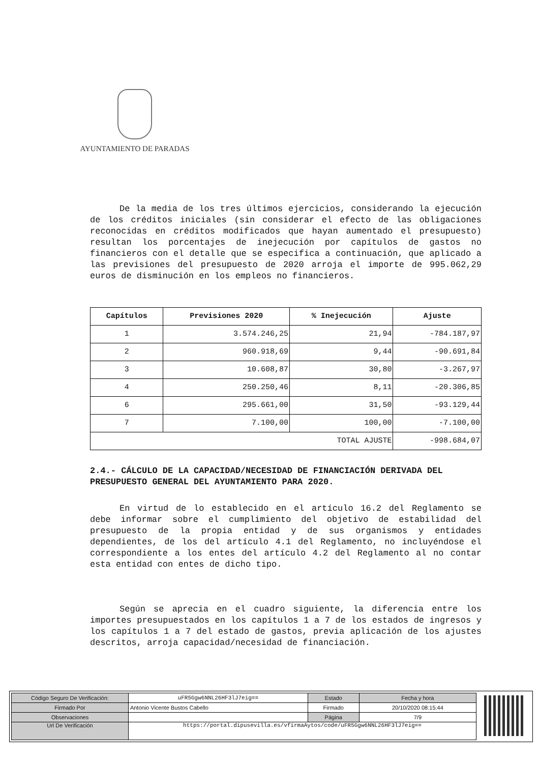AYUNTAMIENTO DE PARADAS
De la media de los tres últimos ejercicios, considerando la ejecución de los créditos iniciales (sin considerar el efecto de las obligaciones reconocidas en créditos modificados que hayan aumentado el presupuesto) resultan los porcentajes de inejecución por capítulos de gastos no financieros con el detalle que se especifica a continuación, que aplicado a las previsiones del presupuesto de 2020 arroja el importe de 995.062,29 euros de disminución en los empleos no financieros.
| Capítulos | Previsiones 2020 | % Inejecución | Ajuste |
| --- | --- | --- | --- |
| 1 | 3.574.246,25 | 21,94 | -784.187,97 |
| 2 | 960.918,69 | 9,44 | -90.691,84 |
| 3 | 10.608,87 | 30,80 | -3.267,97 |
| 4 | 250.250,46 | 8,11 | -20.306,85 |
| 6 | 295.661,00 | 31,50 | -93.129,44 |
| 7 | 7.100,00 | 100,00 | -7.100,00 |
| TOTAL AJUSTE | | | -998.684,07 |
2.4.- CÁLCULO DE LA CAPACIDAD/NECESIDAD DE FINANCIACIÓN DERIVADA DEL PRESUPUESTO GENERAL DEL AYUNTAMIENTO PARA 2020.
En virtud de lo establecido en el artículo 16.2 del Reglamento se debe informar sobre el cumplimiento del objetivo de estabilidad del presupuesto de la propia entidad y de sus organismos y entidades dependientes, de los del artículo 4.1 del Reglamento, no incluyéndose el correspondiente a los entes del artículo 4.2 del Reglamento al no contar esta entidad con entes de dicho tipo.
Según se aprecia en el cuadro siguiente, la diferencia entre los importes presupuestados en los capítulos 1 a 7 de los estados de ingresos y los capítulos 1 a 7 del estado de gastos, previa aplicación de los ajustes descritos, arroja capacidad/necesidad de financiación.
| Código Seguro De Verificación: | uFR5Ggw6NNL26HF3lJ7eig== | Estado | Fecha y hora |
| Firmado Por | Antonio Vicente Bustos Cabello | Firmado | 20/10/2020 08:15:44 |
| Observaciones | | Página | 7/9 |
| Url De Verificación | https://portal.dipusevilla.es/vfirmaAytos/code/uFR5Ggw6NNL26HF3lJ7eig== | | |